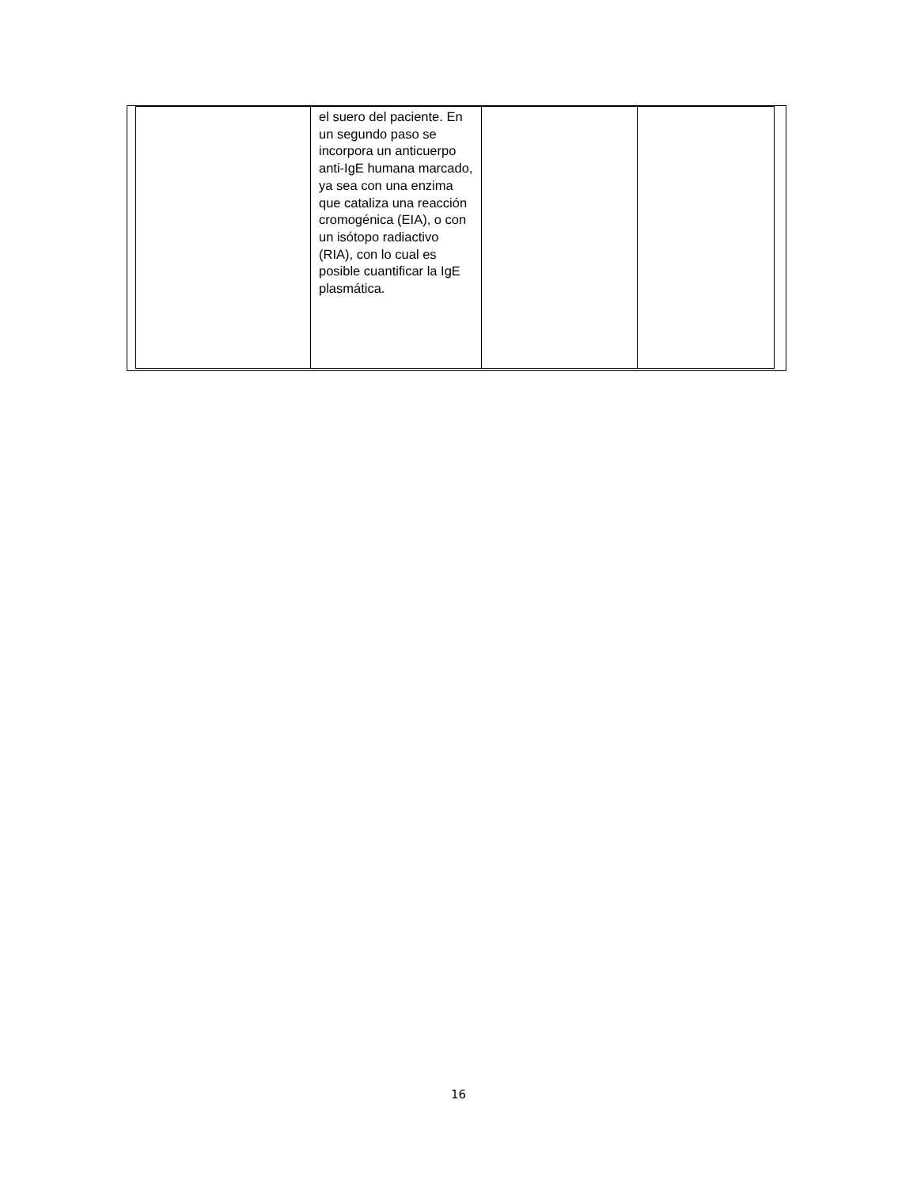| | el suero del paciente. En un segundo paso se incorpora un anticuerpo anti-IgE humana marcado, ya sea con una enzima que cataliza una reacción cromogénica (EIA), o con un isótopo radiactivo (RIA), con lo cual es posible cuantificar la IgE plasmática. | | |
16